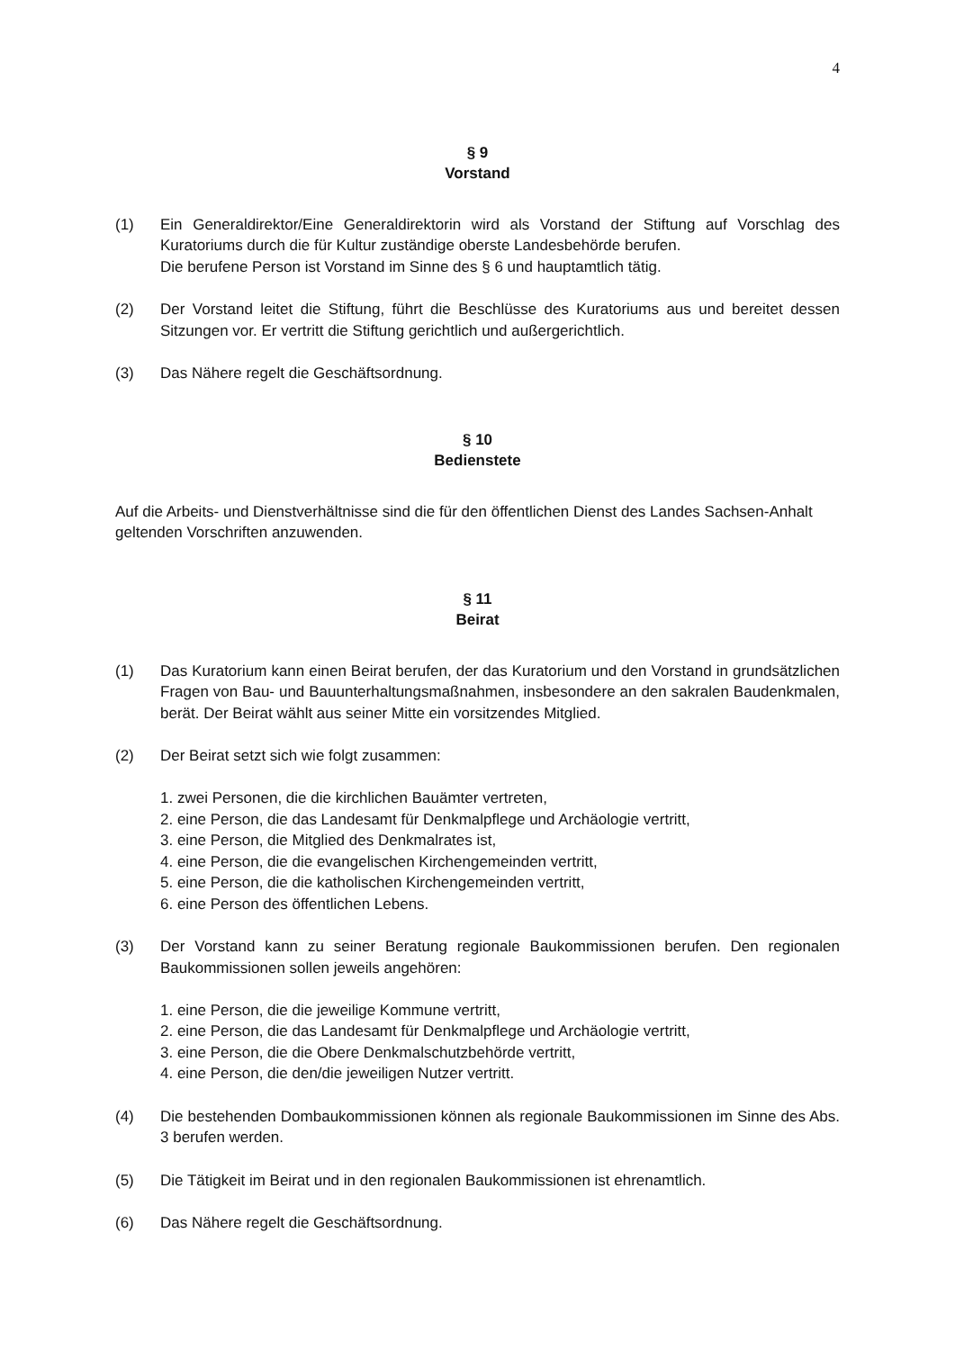4
§ 9
Vorstand
(1) Ein Generaldirektor/Eine Generaldirektorin wird als Vorstand der Stiftung auf Vorschlag des Kuratoriums durch die für Kultur zuständige oberste Landesbehörde berufen.
Die berufene Person ist Vorstand im Sinne des § 6 und hauptamtlich tätig.
(2) Der Vorstand leitet die Stiftung, führt die Beschlüsse des Kuratoriums aus und bereitet dessen Sitzungen vor. Er vertritt die Stiftung gerichtlich und außergerichtlich.
(3) Das Nähere regelt die Geschäftsordnung.
§ 10
Bedienstete
Auf die Arbeits- und Dienstverhältnisse sind die für den öffentlichen Dienst des Landes Sachsen-Anhalt geltenden Vorschriften anzuwenden.
§ 11
Beirat
(1) Das Kuratorium kann einen Beirat berufen, der das Kuratorium und den Vorstand in grundsätzlichen Fragen von Bau- und Bauunterhaltungsmaßnahmen, insbesondere an den sakralen Baudenkmalen, berät. Der Beirat wählt aus seiner Mitte ein vorsitzendes Mitglied.
(2) Der Beirat setzt sich wie folgt zusammen:
1. zwei Personen, die die kirchlichen Bauämter vertreten,
2. eine Person, die das Landesamt für Denkmalpflege und Archäologie vertritt,
3. eine Person, die Mitglied des Denkmalrates ist,
4. eine Person, die die evangelischen Kirchengemeinden vertritt,
5. eine Person, die die katholischen Kirchengemeinden vertritt,
6. eine Person des öffentlichen Lebens.
(3) Der Vorstand kann zu seiner Beratung regionale Baukommissionen berufen. Den regionalen Baukommissionen sollen jeweils angehören:
1. eine Person, die die jeweilige Kommune vertritt,
2. eine Person, die das Landesamt für Denkmalpflege und Archäologie vertritt,
3. eine Person, die die Obere Denkmalschutzbehörde vertritt,
4. eine Person, die den/die jeweiligen Nutzer vertritt.
(4) Die bestehenden Dombaukommissionen können als regionale Baukommissionen im Sinne des Abs. 3 berufen werden.
(5) Die Tätigkeit im Beirat und in den regionalen Baukommissionen ist ehrenamtlich.
(6) Das Nähere regelt die Geschäftsordnung.